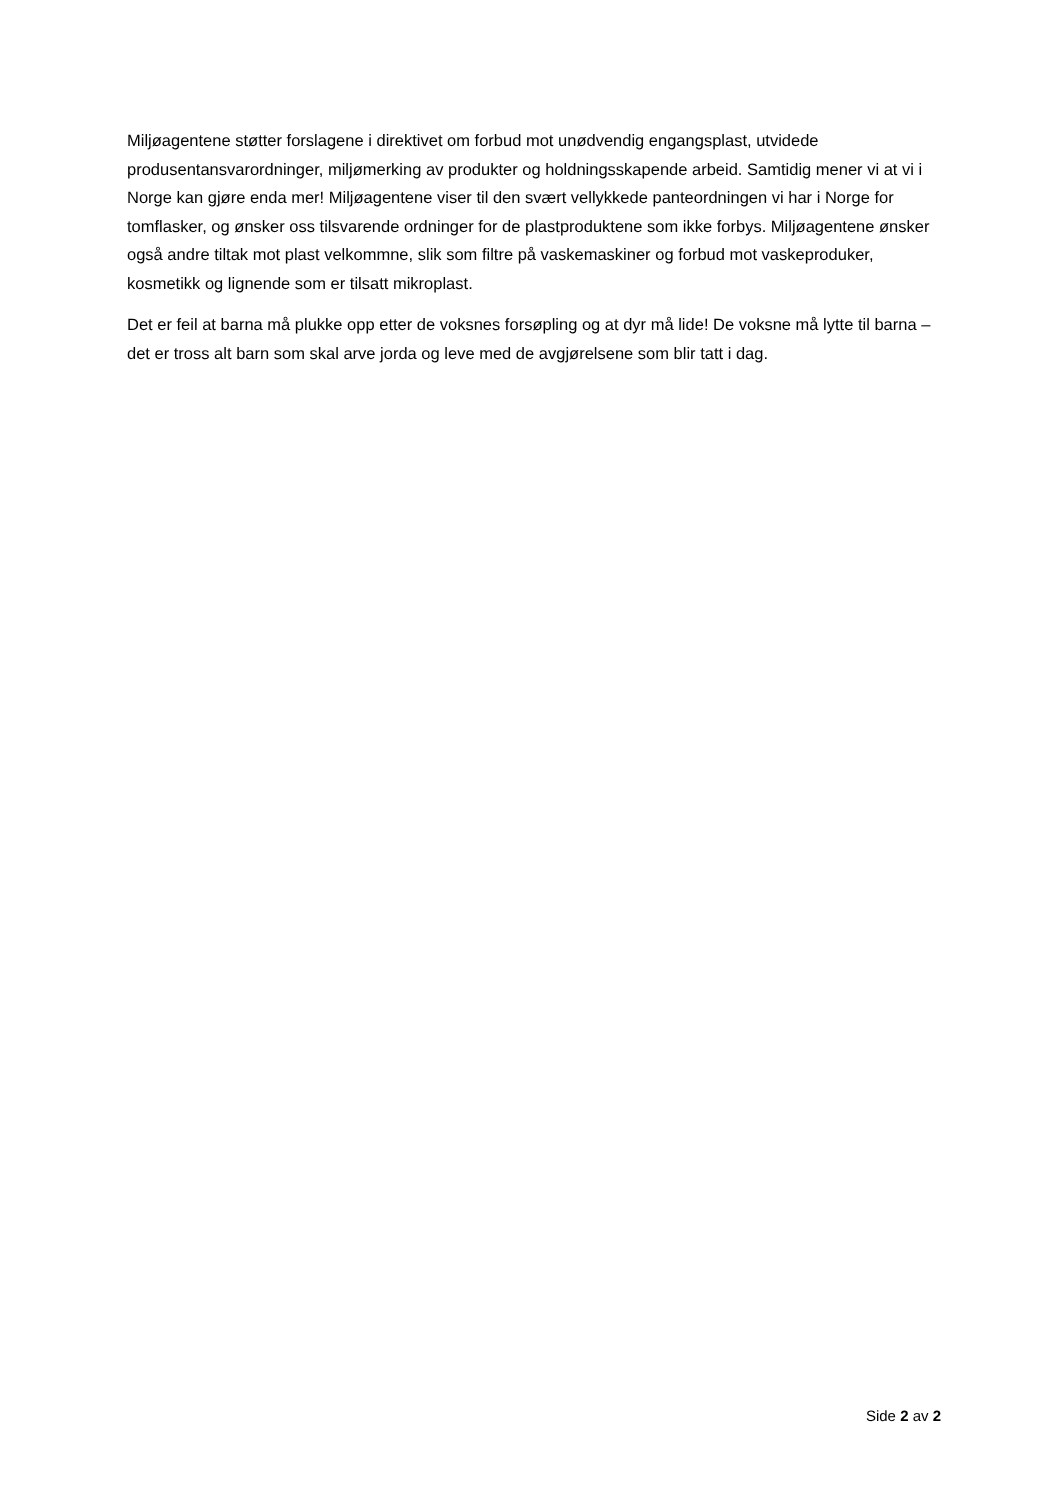Miljøagentene støtter forslagene i direktivet om forbud mot unødvendig engangsplast, utvidede produsentansvarordninger, miljømerking av produkter og holdningsskapende arbeid. Samtidig mener vi at vi i Norge kan gjøre enda mer! Miljøagentene viser til den svært vellykkede panteordningen vi har i Norge for tomflasker, og ønsker oss tilsvarende ordninger for de plastproduktene som ikke forbys. Miljøagentene ønsker også andre tiltak mot plast velkommne, slik som filtre på vaskemaskiner og forbud mot vaskeproduker, kosmetikk og lignende som er tilsatt mikroplast.
Det er feil at barna må plukke opp etter de voksnes forsøpling og at dyr må lide! De voksne må lytte til barna – det er tross alt barn som skal arve jorda og leve med de avgjørelsene som blir tatt i dag.
Side 2 av 2